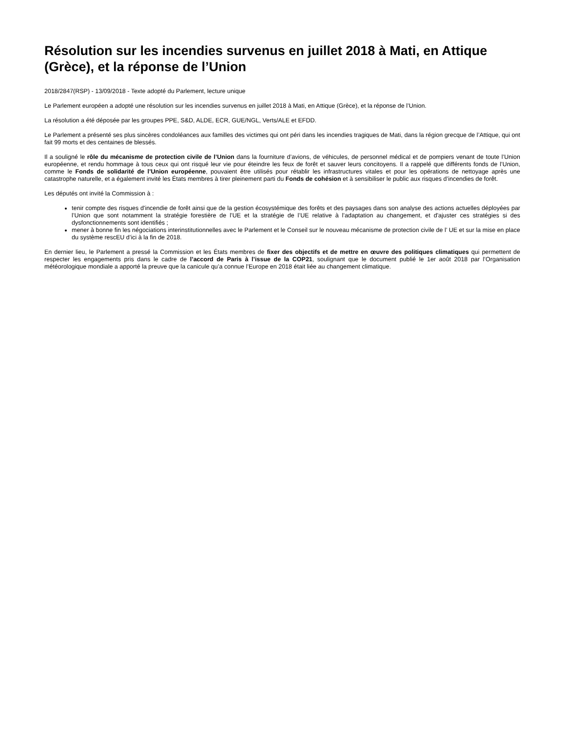Résolution sur les incendies survenus en juillet 2018 à Mati, en Attique (Grèce), et la réponse de l’Union
2018/2847(RSP) - 13/09/2018 - Texte adopté du Parlement, lecture unique
Le Parlement européen a adopté une résolution sur les incendies survenus en juillet 2018 à Mati, en Attique (Grèce), et la réponse de l’Union.
La résolution a été déposée par les groupes PPE, S&D, ALDE, ECR, GUE/NGL, Verts/ALE et EFDD.
Le Parlement a présenté ses plus sincères condoléances aux familles des victimes qui ont péri dans les incendies tragiques de Mati, dans la région grecque de l’Attique, qui ont fait 99 morts et des centaines de blessés.
Il a souligné le rôle du mécanisme de protection civile de l’Union dans la fourniture d’avions, de véhicules, de personnel médical et de pompiers venant de toute l’Union européenne, et rendu hommage à tous ceux qui ont risqué leur vie pour éteindre les feux de forêt et sauver leurs concitoyens. Il a rappelé que différents fonds de l’Union, comme le Fonds de solidarité de l’Union européenne, pouvaient être utilisés pour rétablir les infrastructures vitales et pour les opérations de nettoyage après une catastrophe naturelle, et a également invité les États membres à tirer pleinement parti du Fonds de cohésion et à sensibiliser le public aux risques d’incendies de forêt.
Les députés ont invité la Commission à :
tenir compte des risques d'incendie de forêt ainsi que de la gestion écosystémique des forêts et des paysages dans son analyse des actions actuelles déployées par l’Union que sont notamment la stratégie forestière de l’UE et la stratégie de l’UE relative à l’adaptation au changement, et d'ajuster ces stratégies si des dysfonctionnements sont identifiés ;
mener à bonne fin les négociations interinstitutionnelles avec le Parlement et le Conseil sur le nouveau mécanisme de protection civile de l’ UE et sur la mise en place du système rescEU d’ici à la fin de 2018.
En dernier lieu, le Parlement a pressé la Commission et les États membres de fixer des objectifs et de mettre en œuvre des politiques climatiques qui permettent de respecter les engagements pris dans le cadre de l’accord de Paris à l’issue de la COP21, soulignant que le document publié le 1er août 2018 par l’Organisation météorologique mondiale a apporté la preuve que la canicule qu’a connue l’Europe en 2018 était liée au changement climatique.